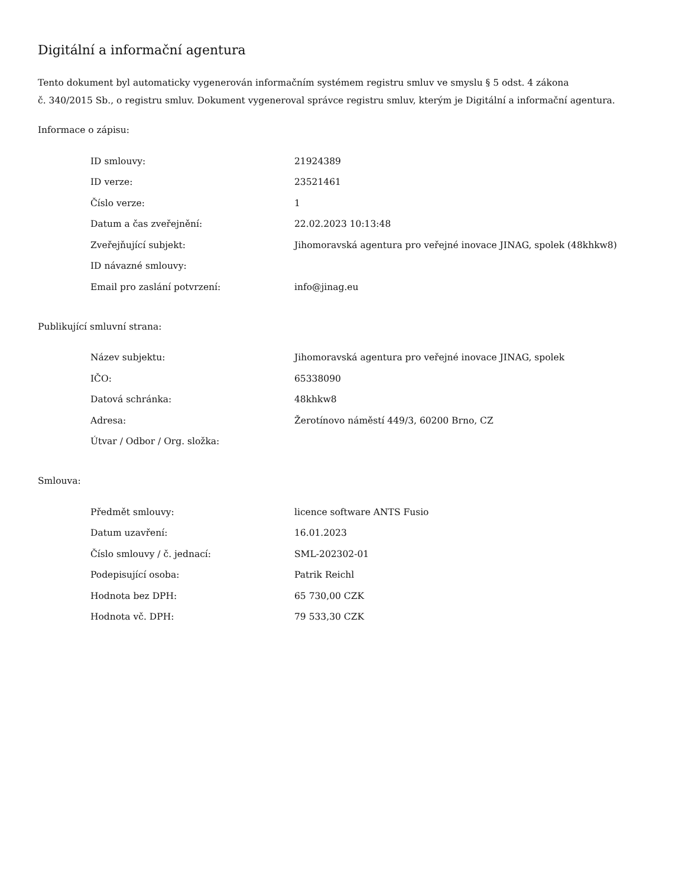Digitální a informační agentura
Tento dokument byl automaticky vygenerován informačním systémem registru smluv ve smyslu § 5 odst. 4 zákona
č. 340/2015 Sb., o registru smluv. Dokument vygeneroval správce registru smluv, kterým je Digitální a informační agentura.
Informace o zápisu:
| ID smlouvy: | 21924389 |
| ID verze: | 23521461 |
| Číslo verze: | 1 |
| Datum a čas zveřejnění: | 22.02.2023 10:13:48 |
| Zveřejňující subjekt: | Jihomoravská agentura pro veřejné inovace JINAG, spolek (48khkw8) |
| ID návazné smlouvy: | |
| Email pro zaslání potvrzení: | info@jinag.eu |
Publikující smluvní strana:
| Název subjektu: | Jihomoravská agentura pro veřejné inovace JINAG, spolek |
| IČO: | 65338090 |
| Datová schránka: | 48khkw8 |
| Adresa: | Žerotínovo náměstí 449/3, 60200 Brno, CZ |
| Útvar / Odbor / Org. složka: | |
Smlouva:
| Předmět smlouvy: | licence software ANTS Fusio |
| Datum uzavření: | 16.01.2023 |
| Číslo smlouvy / č. jednací: | SML-202302-01 |
| Podepisující osoba: | Patrik Reichl |
| Hodnota bez DPH: | 65 730,00 CZK |
| Hodnota vč. DPH: | 79 533,30 CZK |